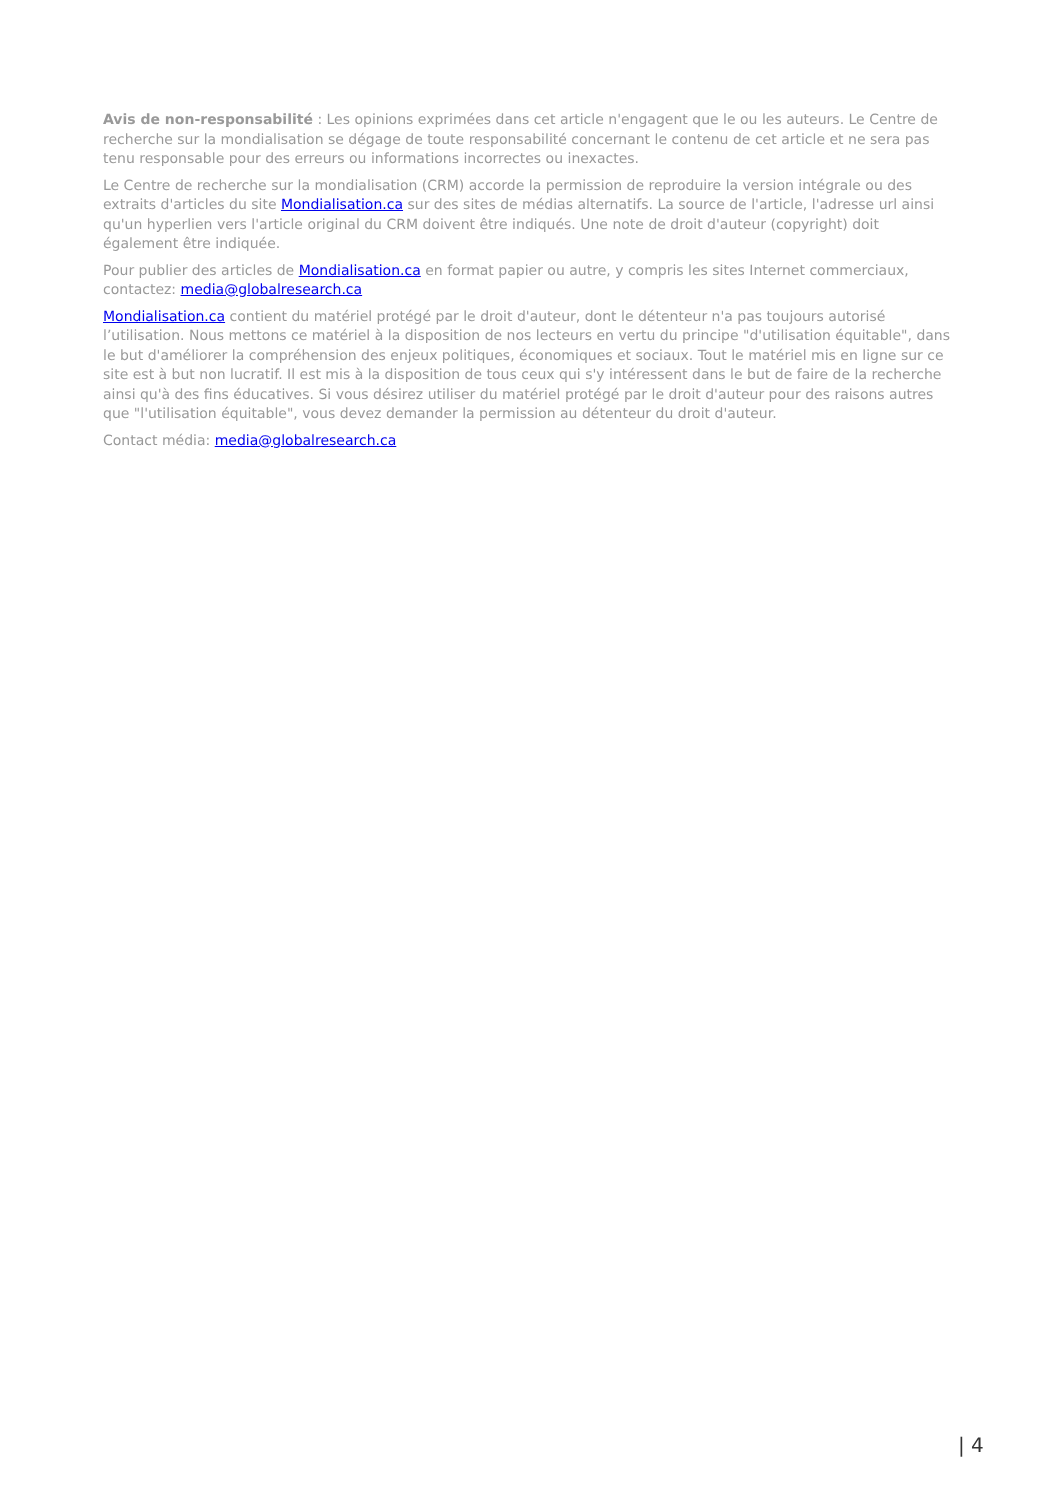Avis de non-responsabilité : Les opinions exprimées dans cet article n'engagent que le ou les auteurs. Le Centre de recherche sur la mondialisation se dégage de toute responsabilité concernant le contenu de cet article et ne sera pas tenu responsable pour des erreurs ou informations incorrectes ou inexactes.
Le Centre de recherche sur la mondialisation (CRM) accorde la permission de reproduire la version intégrale ou des extraits d'articles du site Mondialisation.ca sur des sites de médias alternatifs. La source de l'article, l'adresse url ainsi qu'un hyperlien vers l'article original du CRM doivent être indiqués. Une note de droit d'auteur (copyright) doit également être indiquée.
Pour publier des articles de Mondialisation.ca en format papier ou autre, y compris les sites Internet commerciaux, contactez: media@globalresearch.ca
Mondialisation.ca contient du matériel protégé par le droit d'auteur, dont le détenteur n'a pas toujours autorisé l’utilisation. Nous mettons ce matériel à la disposition de nos lecteurs en vertu du principe "d'utilisation équitable", dans le but d'améliorer la compréhension des enjeux politiques, économiques et sociaux. Tout le matériel mis en ligne sur ce site est à but non lucratif. Il est mis à la disposition de tous ceux qui s'y intéressent dans le but de faire de la recherche ainsi qu'à des fins éducatives. Si vous désirez utiliser du matériel protégé par le droit d'auteur pour des raisons autres que "l'utilisation équitable", vous devez demander la permission au détenteur du droit d'auteur.
Contact média: media@globalresearch.ca
| 4